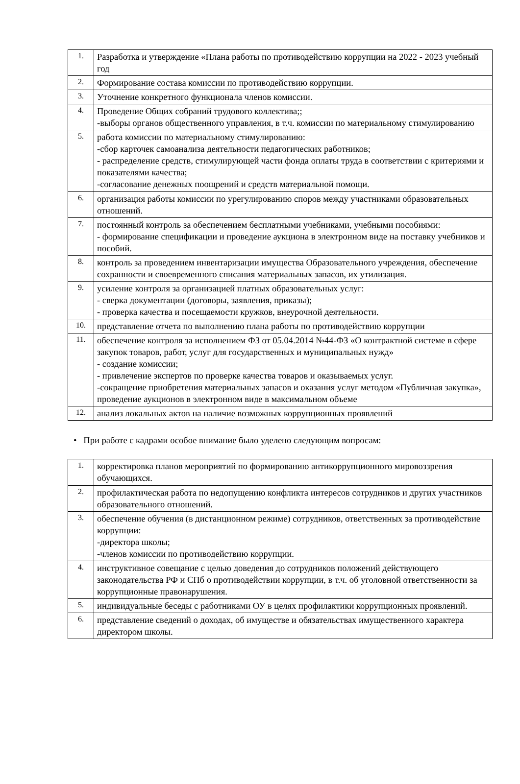| 1. | Разработка и утверждение «Плана работы по противодействию коррупции на 2022 - 2023 учебный год |
| 2. | Формирование состава комиссии по противодействию коррупции. |
| 3. | Уточнение конкретного функционала членов комиссии. |
| 4. | Проведение Общих собраний трудового коллектива;; -выборы органов общественного управления, в т.ч. комиссии по материальному стимулированию |
| 5. | работа комиссии по материальному стимулированию: -сбор карточек самоанализа деятельности педагогических работников; - распределение средств, стимулирующей части фонда оплаты труда в соответствии с критериями и показателями качества; -согласование денежных поощрений и средств материальной помощи. |
| 6. | организация работы комиссии по урегулированию споров между участниками образовательных отношений. |
| 7. | постоянный контроль за обеспечением бесплатными учебниками, учебными пособиями: - формирование спецификации и проведение аукциона в электронном виде на поставку учебников и пособий. |
| 8. | контроль за проведением инвентаризации имущества Образовательного учреждения, обеспечение сохранности и своевременного списания материальных запасов, их утилизация. |
| 9. | усиление контроля за организацией платных образовательных услуг: - сверка документации (договоры, заявления, приказы); - проверка качества и посещаемости кружков, внеурочной деятельности. |
| 10. | представление отчета по выполнению плана работы по противодействию коррупции |
| 11. | обеспечение контроля за исполнением ФЗ от 05.04.2014 №44-ФЗ «О контрактной системе в сфере закупок товаров, работ, услуг для государственных и муниципальных нужд» - создание комиссии; - привлечение экспертов по проверке качества товаров и оказываемых услуг. -сокращение приобретения материальных запасов и оказания услуг методом «Публичная закупка», проведение аукционов в электронном виде в максимальном объеме |
| 12. | анализ локальных актов на наличие возможных коррупционных проявлений |
• При работе с кадрами особое внимание было уделено следующим вопросам:
| 1. | корректировка планов мероприятий по формированию антикоррупционного мировоззрения обучающихся. |
| 2. | профилактическая работа по недопущению конфликта интересов сотрудников и других участников образовательного отношений. |
| 3. | обеспечение обучения (в дистанционном режиме) сотрудников, ответственных за противодействие коррупции: -директора школы; -членов комиссии по противодействию коррупции. |
| 4. | инструктивное совещание с целью доведения до сотрудников положений действующего законодательства РФ и СПб о противодействии коррупции, в т.ч. об уголовной ответственности за коррупционные правонарушения. |
| 5. | индивидуальные беседы с работниками ОУ в целях профилактики коррупционных проявлений. |
| 6. | представление сведений о доходах, об имуществе и обязательствах имущественного характера директором школы. |